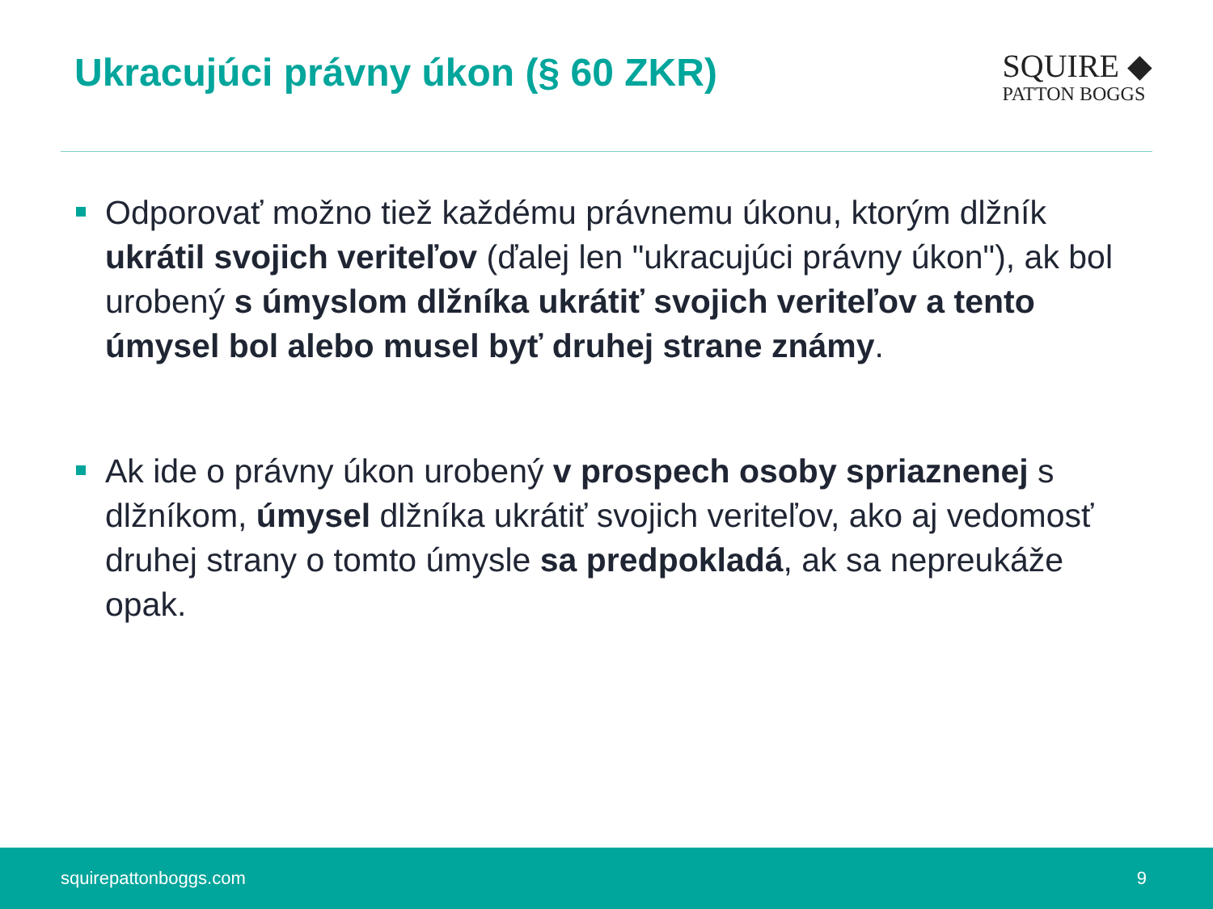Ukracujúci právny úkon (§ 60 ZKR)
SQUIRE ◆
PATTON BOGGS
Odporovať možno tiež každému právnemu úkonu, ktorým dlžník ukrátil svojich veriteľov (ďalej len "ukracujúci právny úkon"), ak bol urobený s úmyslom dlžníka ukrátiť svojich veriteľov a tento úmysel bol alebo musel byť druhej strane známy.
Ak ide o právny úkon urobený v prospech osoby spriaznenej s dlžníkom, úmysel dlžníka ukrátiť svojich veriteľov, ako aj vedomosť druhej strany o tomto úmysle sa predpokladá, ak sa nepreukáže opak.
squirepattonboggs.com 9